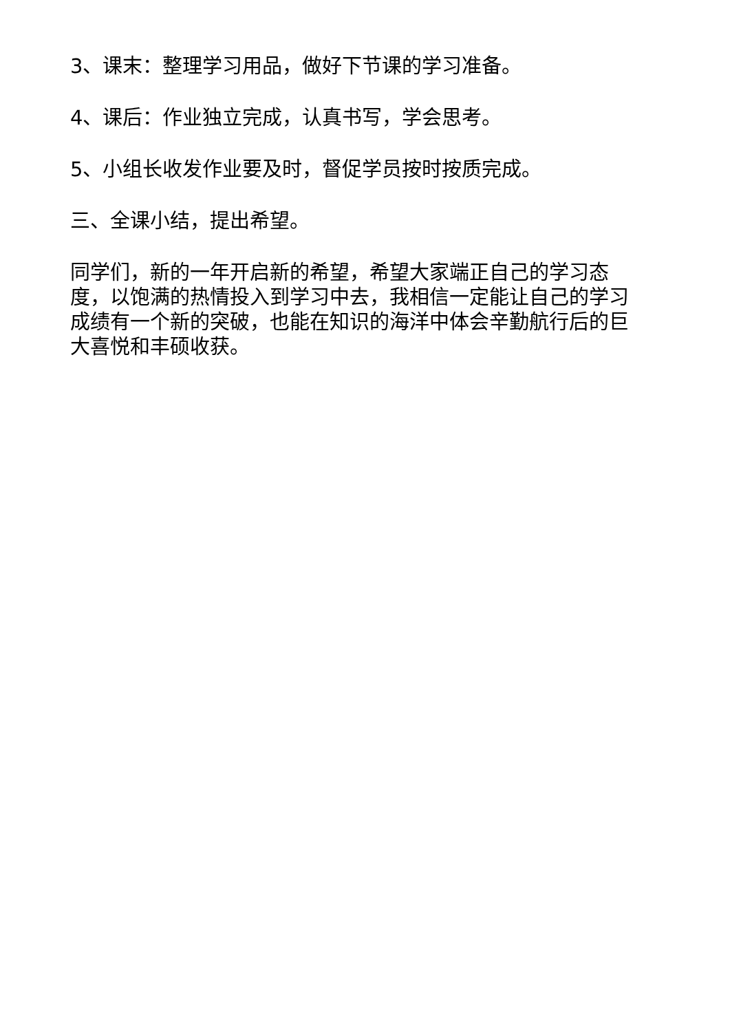3、课末：整理学习用品，做好下节课的学习准备。
4、课后：作业独立完成，认真书写，学会思考。
5、小组长收发作业要及时，督促学员按时按质完成。
三、全课小结，提出希望。
同学们，新的一年开启新的希望，希望大家端正自己的学习态度，以饱满的热情投入到学习中去，我相信一定能让自己的学习成绩有一个新的突破，也能在知识的海洋中体会辛勤航行后的巨大喜悦和丰硕收获。